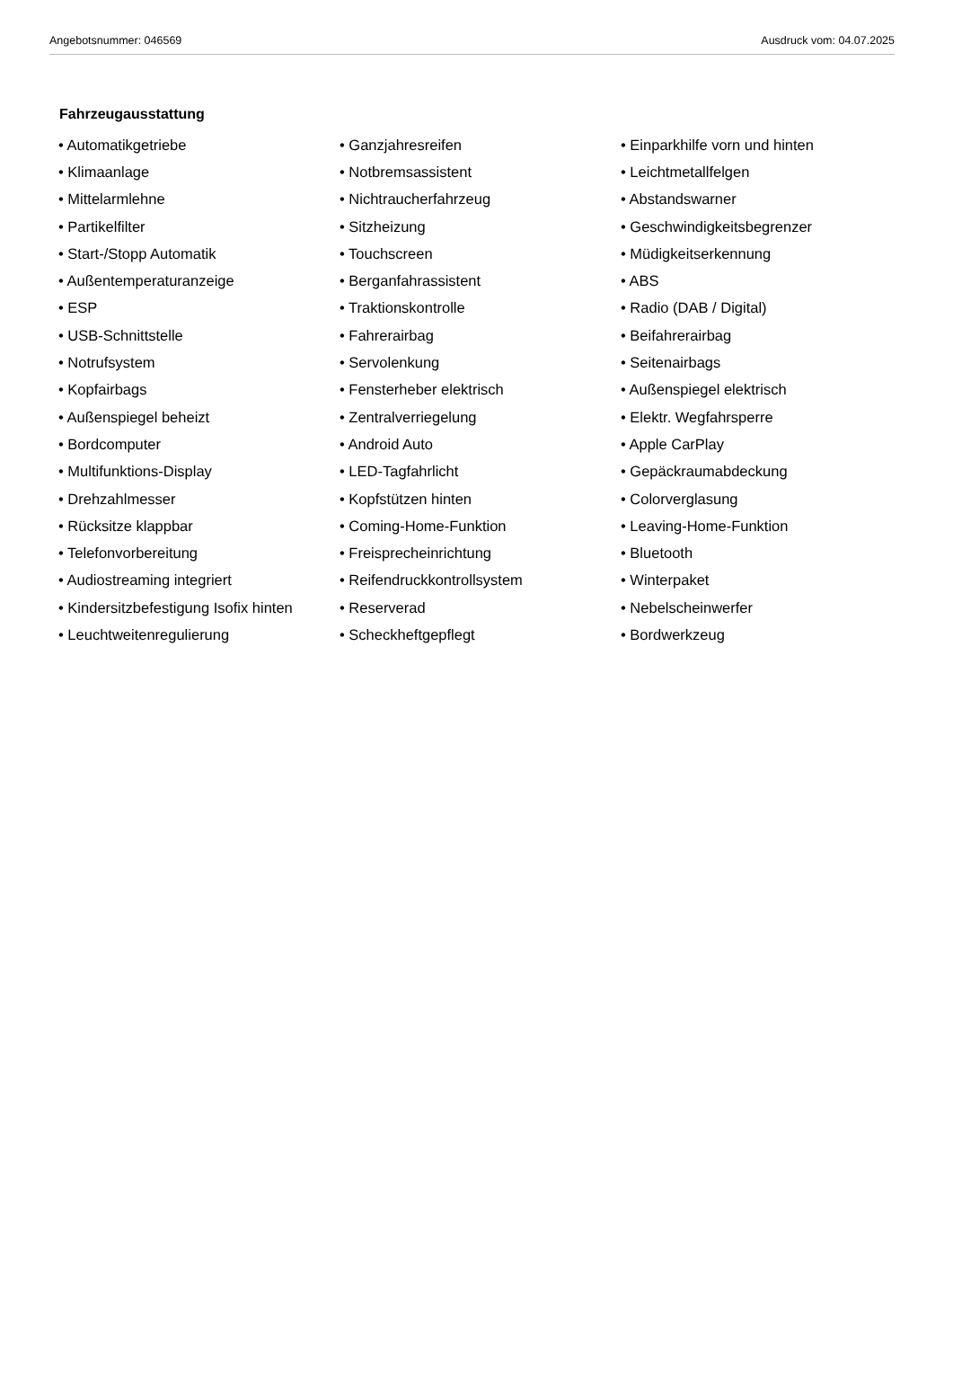Angebotsnummer: 046569 Ausdruck vom: 04.07.2025
Fahrzeugausstattung
| • Automatikgetriebe | • Ganzjahresreifen | • Einparkhilfe vorn und hinten |
| • Klimaanlage | • Notbremsassistent | • Leichtmetallfelgen |
| • Mittelarmlehne | • Nichtraucherfahrzeug | • Abstandswarner |
| • Partikelfilter | • Sitzheizung | • Geschwindigkeitsbegrenzer |
| • Start-/Stopp Automatik | • Touchscreen | • Müdigkeitserkennung |
| • Außentemperaturanzeige | • Berganfahrassistent | • ABS |
| • ESP | • Traktionskontrolle | • Radio (DAB / Digital) |
| • USB-Schnittstelle | • Fahrerairbag | • Beifahrerairbag |
| • Notrufsystem | • Servolenkung | • Seitenairbags |
| • Kopfairbags | • Fensterheber elektrisch | • Außenspiegel elektrisch |
| • Außenspiegel beheizt | • Zentralverriegelung | • Elektr. Wegfahrsperre |
| • Bordcomputer | • Android Auto | • Apple CarPlay |
| • Multifunktions-Display | • LED-Tagfahrlicht | • Gepäckraumabdeckung |
| • Drehzahlmesser | • Kopfstützen hinten | • Colorverglasung |
| • Rücksitze klappbar | • Coming-Home-Funktion | • Leaving-Home-Funktion |
| • Telefonvorbereitung | • Freisprecheinrichtung | • Bluetooth |
| • Audiostreaming integriert | • Reifendruckkontrollsystem | • Winterpaket |
| • Kindersitzbefestigung Isofix hinten | • Reserverad | • Nebelscheinwerfer |
| • Leuchtweitenregulierung | • Scheckheftgepflegt | • Bordwerkzeug |